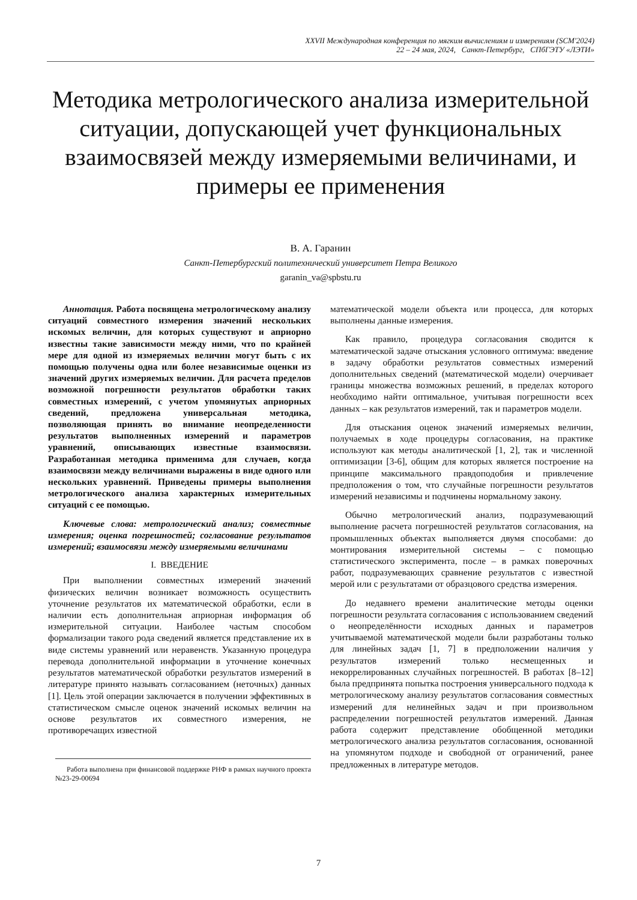XXVII Международная конференция по мягким вычислениям и измерениям (SCM'2024)
22 – 24 мая, 2024, Санкт-Петербург, СПбГЭТУ «ЛЭТИ»
Методика метрологического анализа измерительной ситуации, допускающей учет функциональных взаимосвязей между измеряемыми величинами, и примеры ее применения
В. А. Гаранин
Санкт-Петербургский политехнический университет Петра Великого
garanin_va@spbstu.ru
Аннотация. Работа посвящена метрологическому анализу ситуаций совместного измерения значений нескольких искомых величин, для которых существуют и априорно известны такие зависимости между ними, что по крайней мере для одной из измеряемых величин могут быть с их помощью получены одна или более независимые оценки из значений других измеряемых величин. Для расчета пределов возможной погрешности результатов обработки таких совместных измерений, с учетом упомянутых априорных сведений, предложена универсальная методика, позволяющая принять во внимание неопределенности результатов выполненных измерений и параметров уравнений, описывающих известные взаимосвязи. Разработанная методика применима для случаев, когда взаимосвязи между величинами выражены в виде одного или нескольких уравнений. Приведены примеры выполнения метрологического анализа характерных измерительных ситуаций с ее помощью.
Ключевые слова: метрологический анализ; совместные измерения; оценка погрешностей; согласование результатов измерений; взаимосвязи между измеряемыми величинами
I. ВВЕДЕНИЕ
При выполнении совместных измерений значений физических величин возникает возможность осуществить уточнение результатов их математической обработки, если в наличии есть дополнительная априорная информация об измерительной ситуации. Наиболее частым способом формализации такого рода сведений является представление их в виде системы уравнений или неравенств. Указанную процедура перевода дополнительной информации в уточнение конечных результатов математической обработки результатов измерений в литературе принято называть согласованием (неточных) данных [1]. Цель этой операции заключается в получении эффективных в статистическом смысле оценок значений искомых величин на основе результатов их совместного измерения, не противоречащих известной
Работа выполнена при финансовой поддержке РНФ в рамках научного проекта №23-29-00694
математической модели объекта или процесса, для которых выполнены данные измерения.
Как правило, процедура согласования сводится к математической задаче отыскания условного оптимума: введение в задачу обработки результатов совместных измерений дополнительных сведений (математической модели) очерчивает границы множества возможных решений, в пределах которого необходимо найти оптимальное, учитывая погрешности всех данных – как результатов измерений, так и параметров модели.
Для отыскания оценок значений измеряемых величин, получаемых в ходе процедуры согласования, на практике используют как методы аналитической [1, 2], так и численной оптимизации [3-6], общим для которых является построение на принципе максимального правдоподобия и привлечение предположения о том, что случайные погрешности результатов измерений независимы и подчинены нормальному закону.
Обычно метрологический анализ, подразумевающий выполнение расчета погрешностей результатов согласования, на промышленных объектах выполняется двумя способами: до монтирования измерительной системы – с помощью статистического эксперимента, после – в рамках поверочных работ, подразумевающих сравнение результатов с известной мерой или с результатами от образцового средства измерения.
До недавнего времени аналитические методы оценки погрешности результата согласования с использованием сведений о неопределённости исходных данных и параметров учитываемой математической модели были разработаны только для линейных задач [1, 7] в предположении наличия у результатов измерений только несмещенных и некоррелированных случайных погрешностей. В работах [8–12] была предпринята попытка построения универсального подхода к метрологическому анализу результатов согласования совместных измерений для нелинейных задач и при произвольном распределении погрешностей результатов измерений. Данная работа содержит представление обобщенной методики метрологического анализа результатов согласования, основанной на упомянутом подходе и свободной от ограничений, ранее предложенных в литературе методов.
7